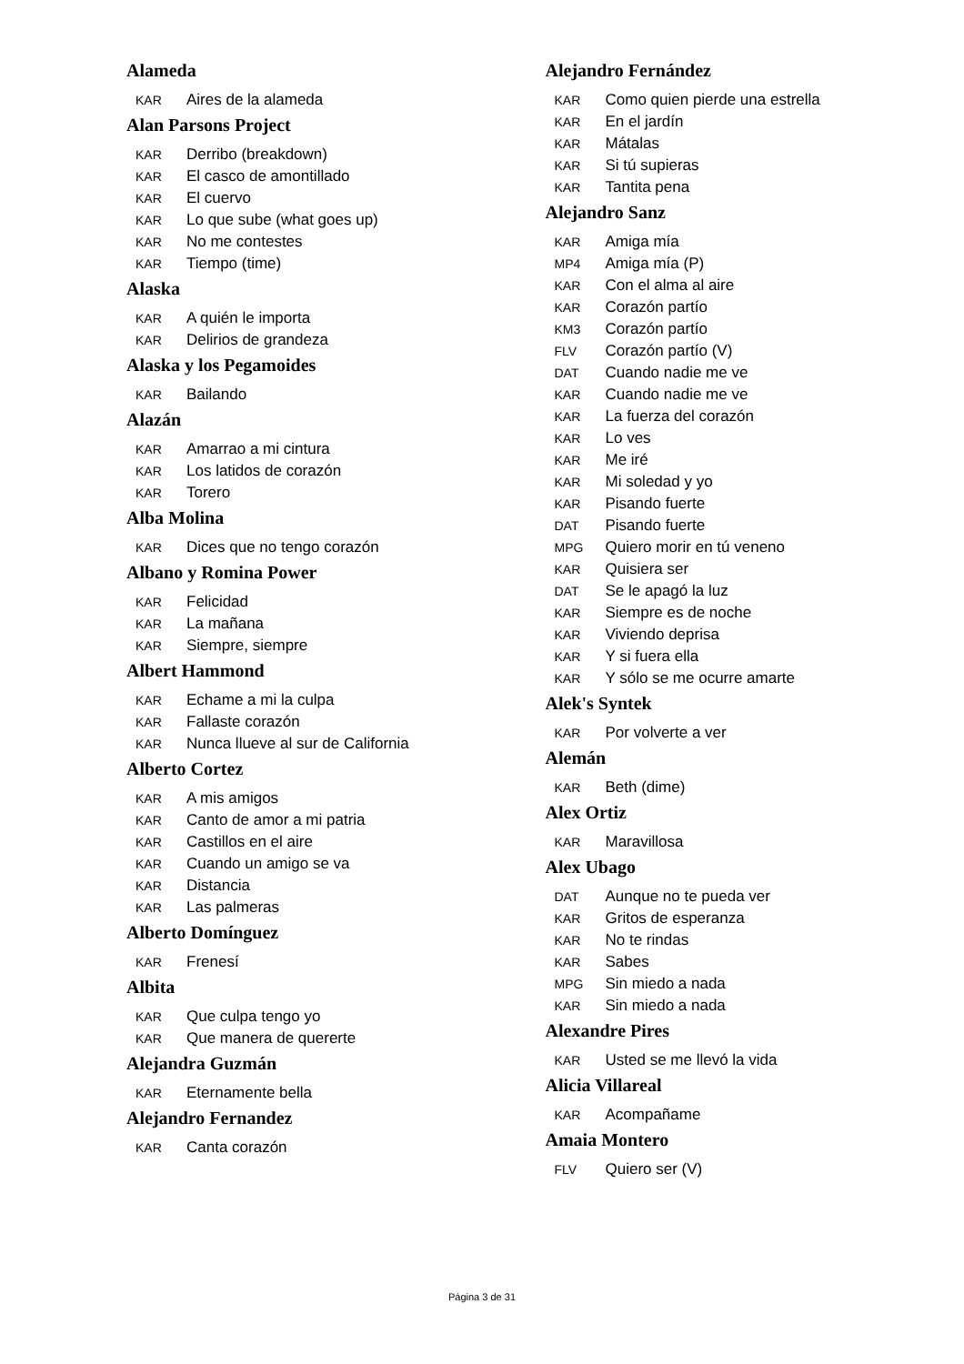Alameda
KAR Aires de la alameda
Alan Parsons Project
KAR Derribo (breakdown)
KAR El casco de amontillado
KAR El cuervo
KAR Lo que sube (what goes up)
KAR No me contestes
KAR Tiempo (time)
Alaska
KAR A quién le importa
KAR Delirios de grandeza
Alaska y los Pegamoides
KAR Bailando
Alazán
KAR Amarrao a mi cintura
KAR Los latidos de corazón
KAR Torero
Alba Molina
KAR Dices que no tengo corazón
Albano y Romina Power
KAR Felicidad
KAR La mañana
KAR Siempre, siempre
Albert Hammond
KAR Echame a mi la culpa
KAR Fallaste corazón
KAR Nunca llueve al sur de California
Alberto Cortez
KAR A mis amigos
KAR Canto de amor a mi patria
KAR Castillos en el aire
KAR Cuando un amigo se va
KAR Distancia
KAR Las palmeras
Alberto Domínguez
KAR Frenesí
Albita
KAR Que culpa tengo yo
KAR Que manera de quererte
Alejandra Guzmán
KAR Eternamente bella
Alejandro Fernandez
KAR Canta corazón
Alejandro Fernández
KAR Como quien pierde una estrella
KAR En el jardín
KAR Mátalas
KAR Si tú supieras
KAR Tantita pena
Alejandro Sanz
KAR Amiga mía
MP4 Amiga mía (P)
KAR Con el alma al aire
KAR Corazón partío
KM3 Corazón partío
FLV Corazón partío (V)
DAT Cuando nadie me ve
KAR Cuando nadie me ve
KAR La fuerza del corazón
KAR Lo ves
KAR Me iré
KAR Mi soledad y yo
KAR Pisando fuerte
DAT Pisando fuerte
MPG Quiero morir en tú veneno
KAR Quisiera ser
DAT Se le apagó la luz
KAR Siempre es de noche
KAR Viviendo deprisa
KAR Y si fuera ella
KAR Y sólo se me ocurre amarte
Alek's Syntek
KAR Por volverte a ver
Alemán
KAR Beth (dime)
Alex Ortiz
KAR Maravillosa
Alex Ubago
DAT Aunque no te pueda ver
KAR Gritos de esperanza
KAR No te rindas
KAR Sabes
MPG Sin miedo a nada
KAR Sin miedo a nada
Alexandre Pires
KAR Usted se me llevó la vida
Alicia Villareal
KAR Acompañame
Amaia Montero
FLV Quiero ser (V)
Página 3 de 31